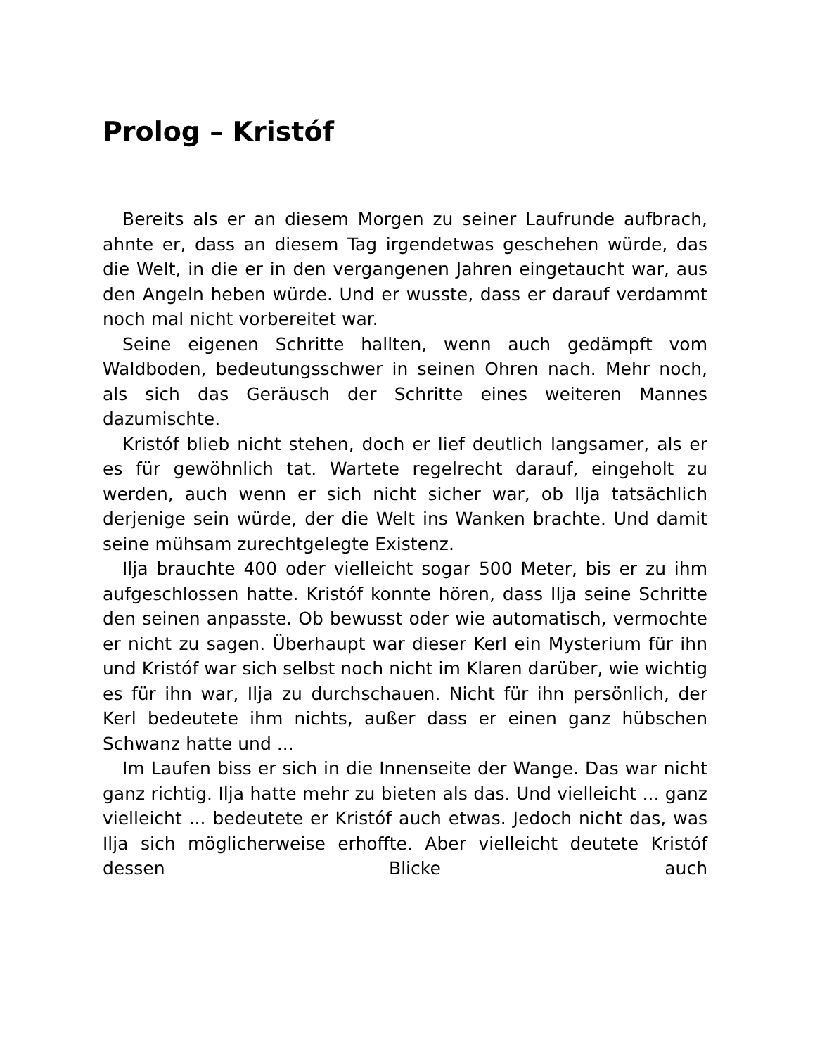Prolog – Kristóf
Bereits als er an diesem Morgen zu seiner Laufrunde aufbrach, ahnte er, dass an diesem Tag irgendetwas geschehen würde, das die Welt, in die er in den vergangenen Jahren eingetaucht war, aus den Angeln heben würde. Und er wusste, dass er darauf verdammt noch mal nicht vorbereitet war.
Seine eigenen Schritte hallten, wenn auch gedämpft vom Waldboden, bedeutungsschwer in seinen Ohren nach. Mehr noch, als sich das Geräusch der Schritte eines weiteren Mannes dazumischte.
Kristóf blieb nicht stehen, doch er lief deutlich langsamer, als er es für gewöhnlich tat. Wartete regelrecht darauf, eingeholt zu werden, auch wenn er sich nicht sicher war, ob Ilja tatsächlich derjenige sein würde, der die Welt ins Wanken brachte. Und damit seine mühsam zurechtgelegte Existenz.
Ilja brauchte 400 oder vielleicht sogar 500 Meter, bis er zu ihm aufgeschlossen hatte. Kristóf konnte hören, dass Ilja seine Schritte den seinen anpasste. Ob bewusst oder wie automatisch, vermochte er nicht zu sagen. Überhaupt war dieser Kerl ein Mysterium für ihn und Kristóf war sich selbst noch nicht im Klaren darüber, wie wichtig es für ihn war, Ilja zu durchschauen. Nicht für ihn persönlich, der Kerl bedeutete ihm nichts, außer dass er einen ganz hübschen Schwanz hatte und ...
Im Laufen biss er sich in die Innenseite der Wange. Das war nicht ganz richtig. Ilja hatte mehr zu bieten als das. Und vielleicht ... ganz vielleicht ... bedeutete er Kristóf auch etwas. Jedoch nicht das, was Ilja sich möglicherweise erhoffte. Aber vielleicht deutete Kristóf dessen Blicke auch